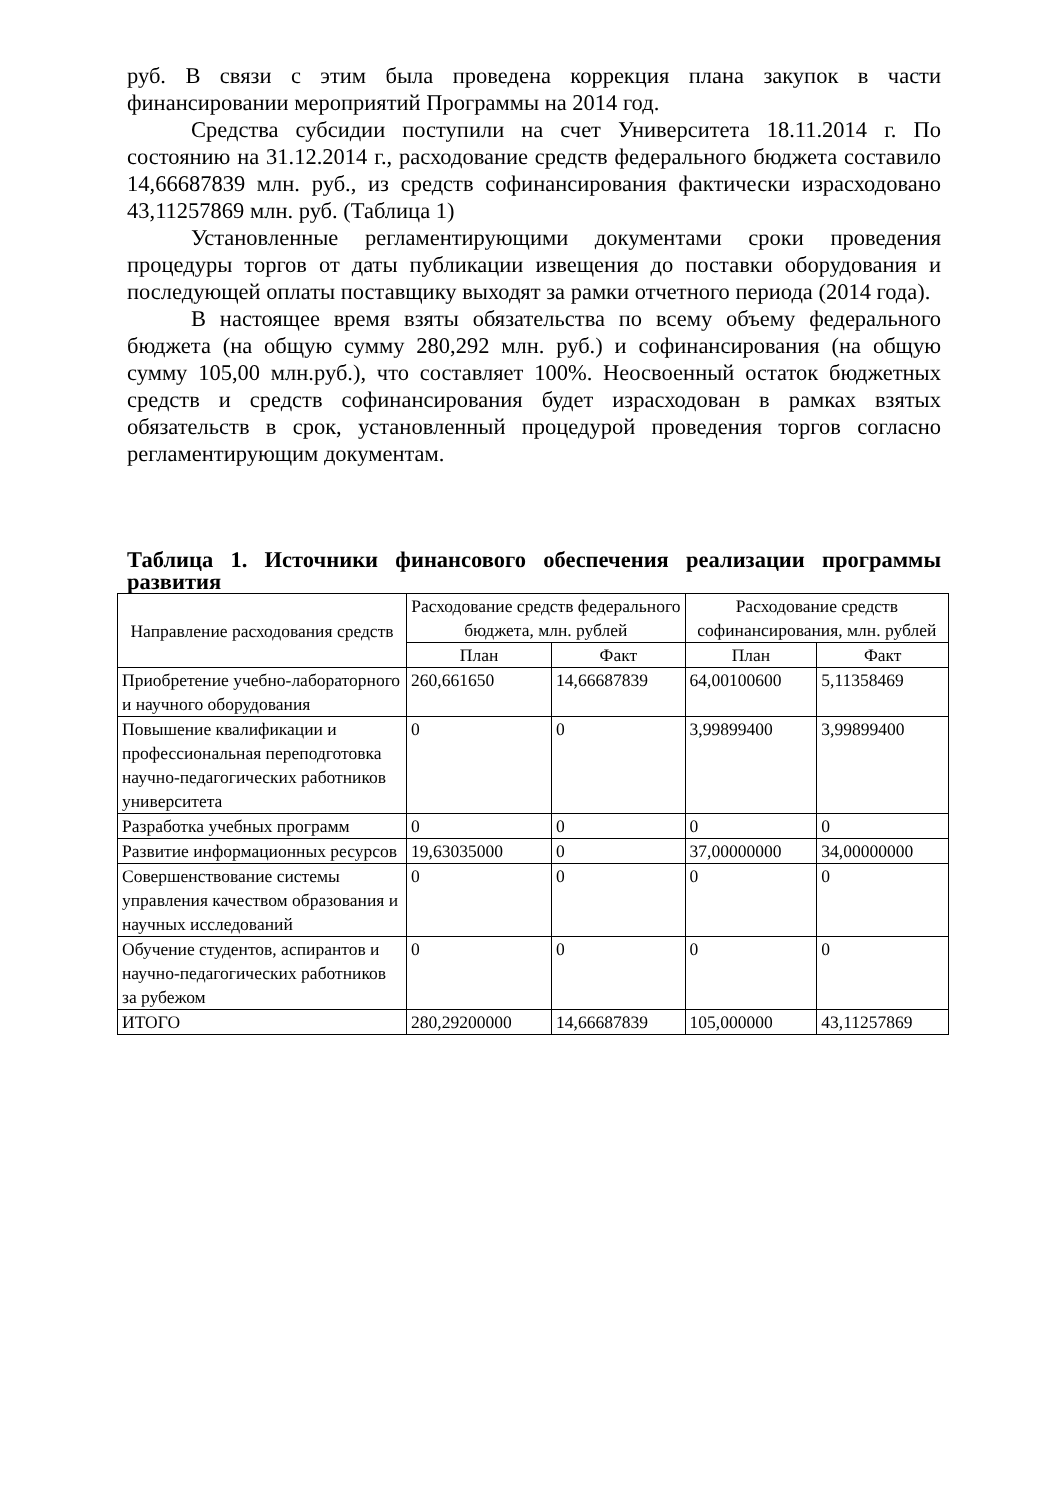руб. В связи с этим была проведена коррекция плана закупок в части финансировании мероприятий Программы на 2014 год.
Средства субсидии поступили на счет Университета 18.11.2014 г. По состоянию на 31.12.2014 г., расходование средств федерального бюджета составило 14,66687839 млн. руб., из средств софинансирования фактически израсходовано 43,11257869 млн. руб. (Таблица 1)
Установленные регламентирующими документами сроки проведения процедуры торгов от даты публикации извещения до поставки оборудования и последующей оплаты поставщику выходят за рамки отчетного периода (2014 года).
В настоящее время взяты обязательства по всему объему федерального бюджета (на общую сумму 280,292 млн. руб.) и софинансирования (на общую сумму 105,00 млн.руб.), что составляет 100%. Неосвоенный остаток бюджетных средств и средств софинансирования будет израсходован в рамках взятых обязательств в срок, установленный процедурой проведения торгов согласно регламентирующим документам.
Таблица 1. Источники финансового обеспечения реализации программы развития
| Направление расходования средств | Расходование средств федерального бюджета, млн. рублей | | Расходование средств софинансирования, млн. рублей | |
| --- | --- | --- | --- | --- |
| | План | Факт | План | Факт |
| Приобретение учебно-лабораторного и научного оборудования | 260,661650 | 14,66687839 | 64,00100600 | 5,11358469 |
| Повышение квалификации и профессиональная переподготовка научно-педагогических работников университета | 0 | 0 | 3,99899400 | 3,99899400 |
| Разработка учебных программ | 0 | 0 | 0 | 0 |
| Развитие информационных ресурсов | 19,63035000 | 0 | 37,00000000 | 34,00000000 |
| Совершенствование системы управления качеством образования и научных исследований | 0 | 0 | 0 | 0 |
| Обучение студентов, аспирантов и научно-педагогических работников за рубежом | 0 | 0 | 0 | 0 |
| ИТОГО | 280,29200000 | 14,66687839 | 105,000000 | 43,11257869 |